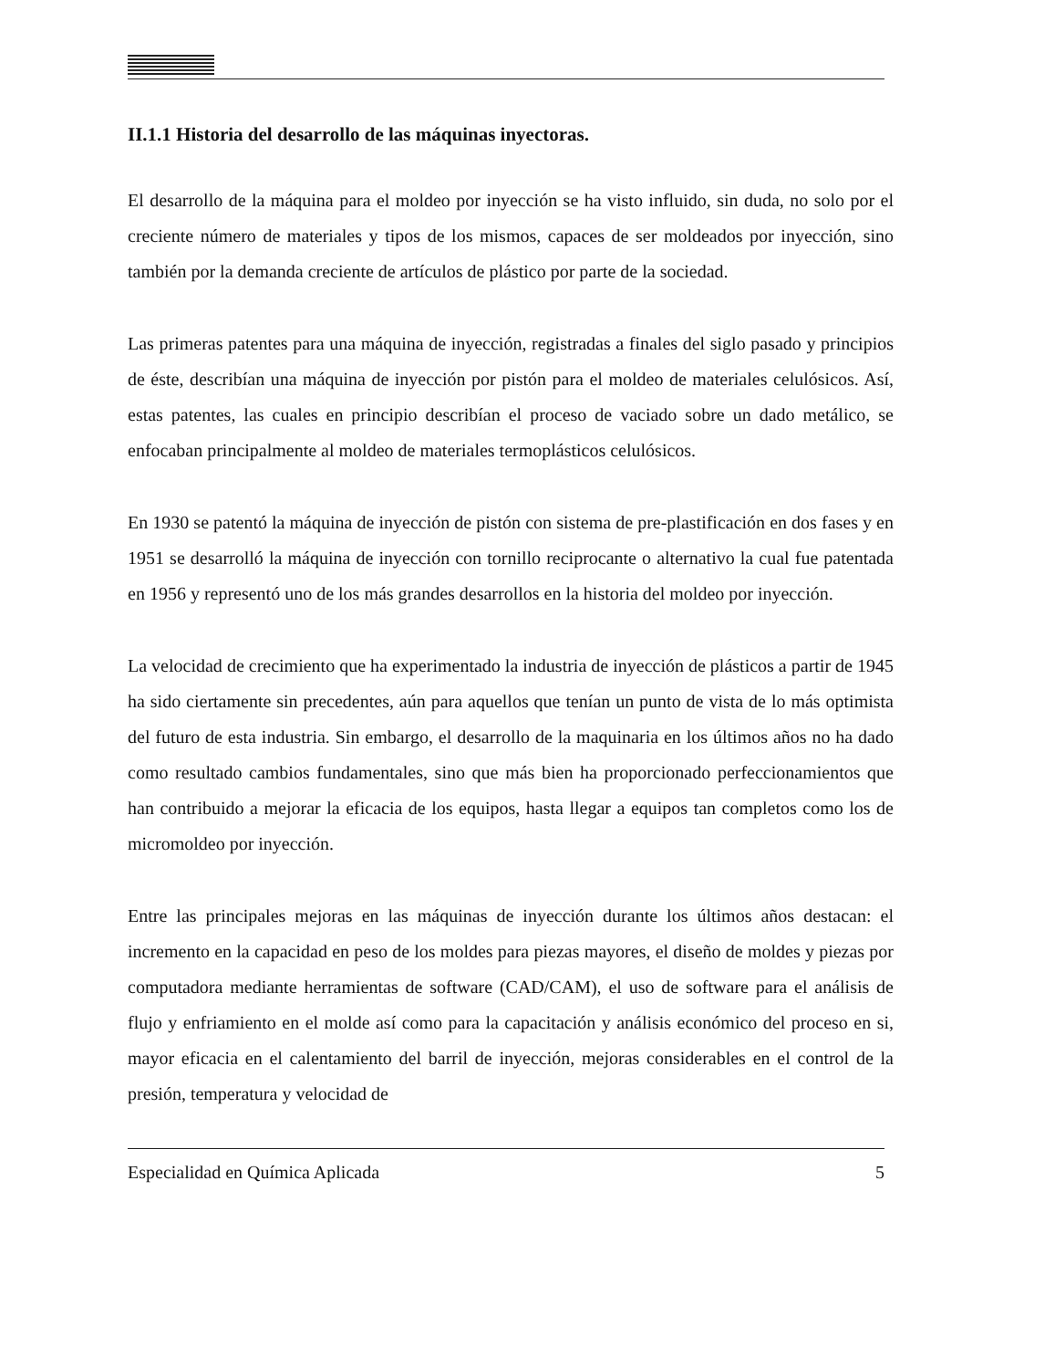II.1.1 Historia del desarrollo de las máquinas inyectoras.
El desarrollo de la máquina para el moldeo por inyección se ha visto influido, sin duda, no solo por el creciente número de materiales y tipos de los mismos, capaces de ser moldeados por inyección, sino también por la demanda creciente de artículos de plástico por parte de la sociedad.
Las primeras patentes para una máquina de inyección, registradas a finales del siglo pasado y principios de éste, describían una máquina de inyección por pistón para el moldeo de materiales celulósicos. Así, estas patentes, las cuales en principio describían el proceso de vaciado sobre un dado metálico, se enfocaban principalmente al moldeo de materiales termoplásticos celulósicos.
En 1930 se patentó la máquina de inyección de pistón con sistema de pre-plastificación en dos fases y en 1951 se desarrolló la máquina de inyección con tornillo reciprocante o alternativo la cual fue patentada en 1956 y representó uno de los más grandes desarrollos en la historia del moldeo por inyección.
La velocidad de crecimiento que ha experimentado la industria de inyección de plásticos a partir de 1945 ha sido ciertamente sin precedentes, aún para aquellos que tenían un punto de vista de lo más optimista del futuro de esta industria. Sin embargo, el desarrollo de la maquinaria en los últimos años no ha dado como resultado cambios fundamentales, sino que más bien ha proporcionado perfeccionamientos que han contribuido a mejorar la eficacia de los equipos, hasta llegar a equipos tan completos como los de micromoldeo por inyección.
Entre las principales mejoras en las máquinas de inyección durante los últimos años destacan: el incremento en la capacidad en peso de los moldes para piezas mayores, el diseño de moldes y piezas por computadora mediante herramientas de software (CAD/CAM), el uso de software para el análisis de flujo y enfriamiento en el molde así como para la capacitación y análisis económico del proceso en si, mayor eficacia en el calentamiento del barril de inyección, mejoras considerables en el control de la presión, temperatura y velocidad de
Especialidad en Química Aplicada 5